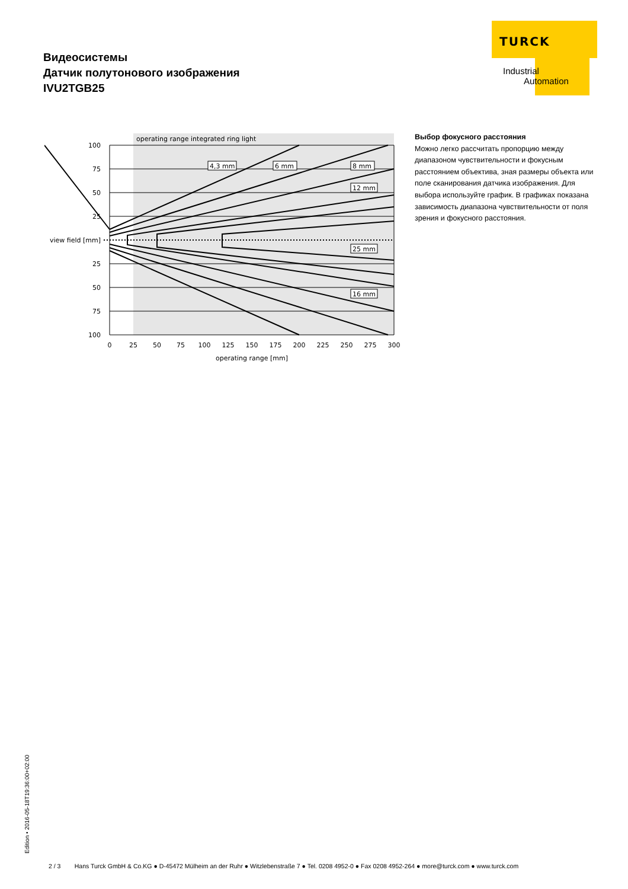Видеосистемы
Датчик полутонового изображения
IVU2TGB25
TURCK
Industrial
Automation
operating range integrated ring light
100
75
50
25
view field [mm]
25
50
75
100
0
25
50
75
100
125
150
175
200
225
250
275
300
operating range [mm]
4,3 mm
6 mm
8 mm
12 mm
25 mm
16 mm
Выбор фокусного расстояния
Можно легко рассчитать пропорцию между диапазоном чувствительности и фокусным расстоянием объектива, зная размеры объекта или поле сканирования датчика изображения. Для выбора используйте график. В графиках показана зависимость диапазона чувствительности от поля зрения и фокусного расстояния.
Edition • 2016-05-18T19:36:00+02:00
2 / 3 Hans Turck GmbH & Co.KG ● D-45472 Mülheim an der Ruhr ● Witzlebenstraße 7 ● Tel. 0208 4952-0 ● Fax 0208 4952-264 ● more@turck.com ● www.turck.com